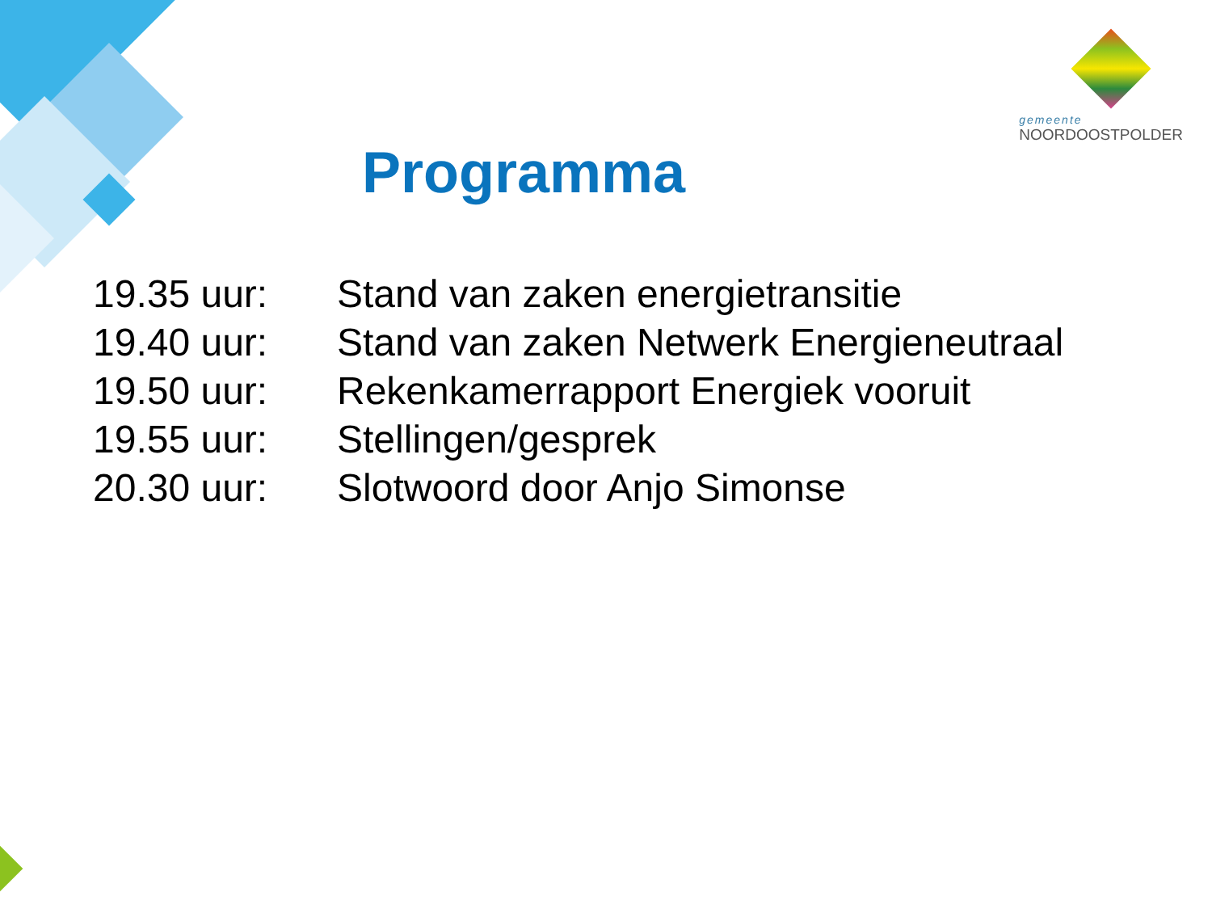gemeente
NOORDOOSTPOLDER
Programma
19.35 uur: Stand van zaken energietransitie
19.40 uur: Stand van zaken Netwerk Energieneutraal
19.50 uur: Rekenkamerrapport Energiek vooruit
19.55 uur: Stellingen/gesprek
20.30 uur: Slotwoord door Anjo Simonse